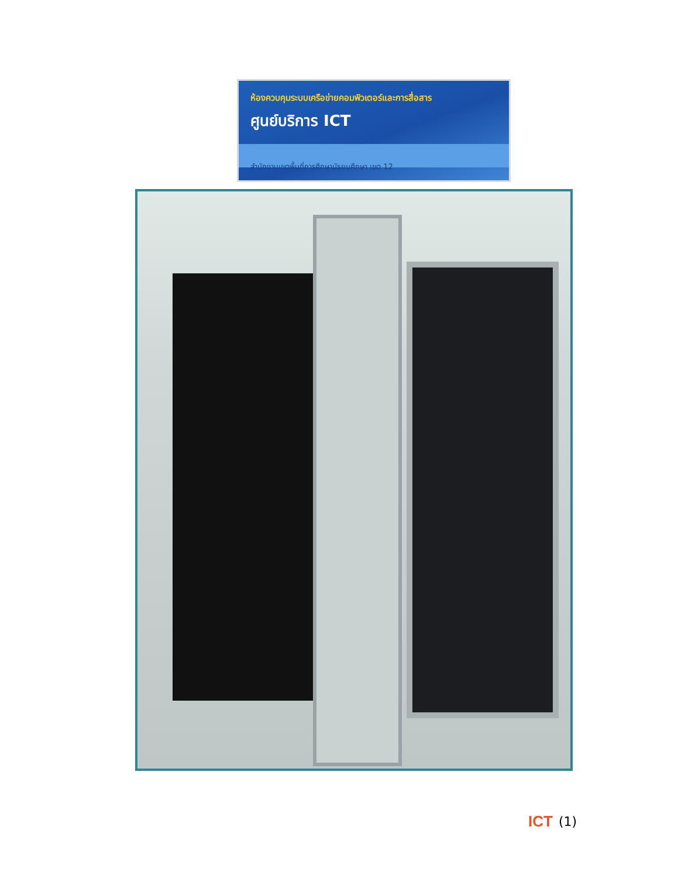ห้องควบคุมระบบเครือข่ายคอมพิวเตอร์และการสื่อสาร
ศูนย์บริการ ICT
สำนักงานเขตพื้นที่การศึกษามัธยมศึกษา เขต 12
ICT (1)